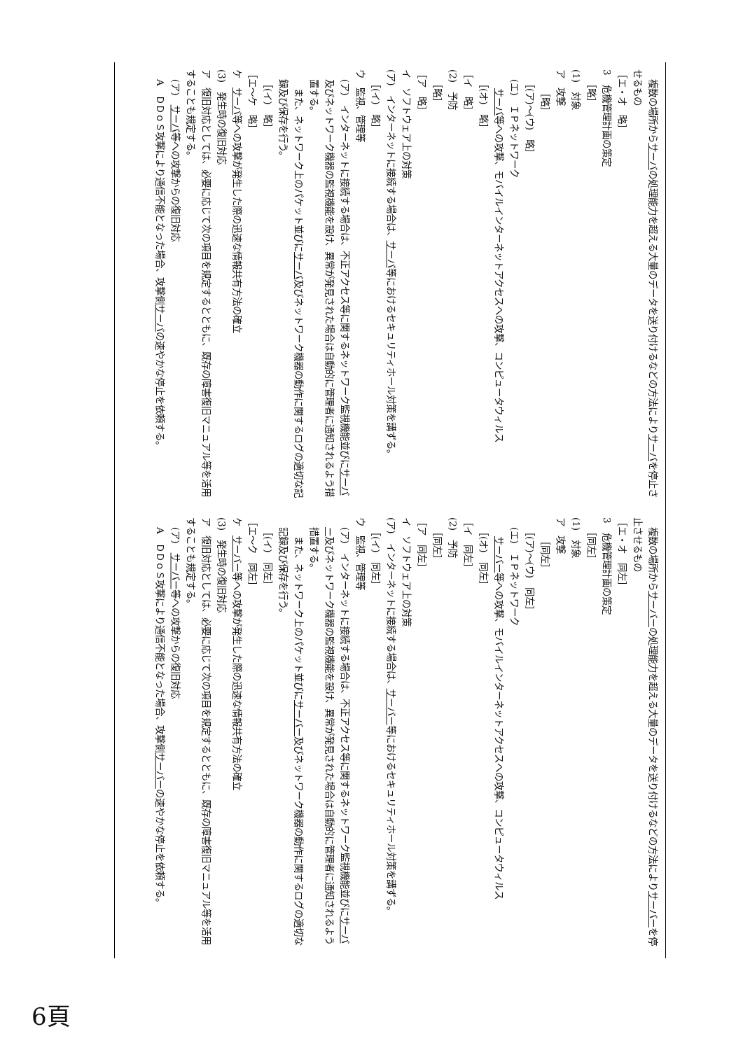| 複数の場所から サーバ の処理能力を超える大量のデータを送り付けるなどの方法により サーバ を停止させるもの ［エ・オ 略］ 3 危機管理計画の策定 ［略］ (1) 対象 ア 攻撃 ［略］ ［(ア)～(ウ) 略］ (エ) ＩＰネットワーク サーバ 等への攻撃、モバイルインターネットアクセスへの攻撃、コンピュータウィルス ［(オ) 略］ ［イ 略］ (2) 予防 ［略］ ［ア 略］ イ ソフトウェア上の対策 (ア) インターネットに接続する場合は、 サーバ 等におけるセキュリティホール対策を講ずる。 ［(イ) 略］ ウ 監視、管理等 (ア) インターネットに接続する場合は、不正アクセス等に関するネットワーク監視機能並びに サーバ 及びネットワーク機器の監視機能を設け、異常が発見された場合は自動的に管理者に通知されるよう措置する。 また、ネットワーク上のパケット並びに サーバ 及びネットワーク機器の動作に関するログの適切な記録及び保存を行う。 ［(イ) 略］ ［エ～ケ 略］ ケ サーバ 等への攻撃が発生した際の迅速な情報共有方法の確立 (3) 発生時の復旧対応 ア 復旧対応としては、必要に応じて次の項目を規定するとともに、既存の障害復旧マニュアル等を活用することも規定する。 (ア) サーバ 等への攻撃からの復旧対応 A ＤＤｏＳ攻撃により通信不能となった場合、攻撃側 サーバ の速やかな停止を依頼する。 | 複数の場所から サーバー の処理能力を超える大量のデータを送り付けるなどの方法により サーバー を停止させるもの ［エ・オ 同左］ 3 危機管理計画の策定 ［同左］ (1) 対象 ア 攻撃 ［同左］ ［(ア)～(ウ) 同左］ (エ) ＩＰネットワーク サーバー 等への攻撃、モバイルインターネットアクセスへの攻撃、コンピュータウィルス ［(オ) 同左］ ［イ 同左］ (2) 予防 ［同左］ ［ア 同左］ イ ソフトウェア上の対策 (ア) インターネットに接続する場合は、 サーバー 等におけるセキュリティホール対策を講ずる。 ［(イ) 同左］ ウ 監視、管理等 (ア) インターネットに接続する場合は、不正アクセス等に関するネットワーク監視機能並びに サーバー 及びネットワーク機器の監視機能を設け、異常が発見された場合は自動的に管理者に通知されるよう措置する。 また、ネットワーク上のパケット並びに サーバー 及びネットワーク機器の動作に関するログの適切な記録及び保存を行う。 ［(イ) 同左］ ［エ～ク 同左］ ケ サーバー 等への攻撃が発生した際の迅速な情報共有方法の確立 (3) 発生時の復旧対応 ア 復旧対応としては、必要に応じて次の項目を規定するとともに、既存の障害復旧マニュアル等を活用することも規定する。 (ア) サーバー 等への攻撃からの復旧対応 A ＤＤｏＳ攻撃により通信不能となった場合、攻撃側 サーバー の速やかな停止を依頼する。 |
6頁